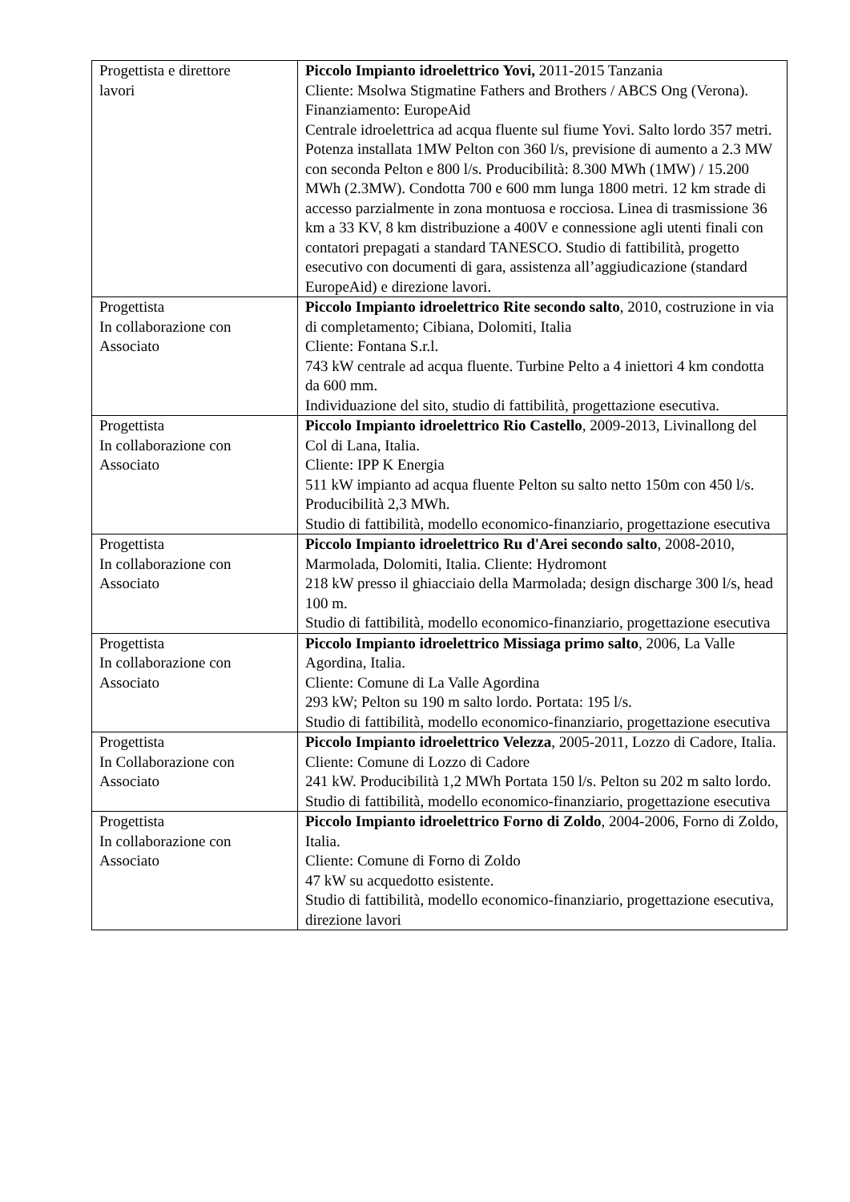| Progettista e direttore lavori | Piccolo Impianto idroelettrico Yovi, 2011-2015 Tanzania Cliente: Msolwa Stigmatine Fathers and Brothers / ABCS Ong (Verona). Finanziamento: EuropeAid Centrale idroelettrica ad acqua fluente sul fiume Yovi. Salto lordo 357 metri. Potenza installata 1MW Pelton con 360 l/s, previsione di aumento a 2.3 MW con seconda Pelton e 800 l/s. Producibilità: 8.300 MWh (1MW) / 15.200 MWh (2.3MW). Condotta 700 e 600 mm lunga 1800 metri. 12 km strade di accesso parzialmente in zona montuosa e rocciosa. Linea di trasmissione 36 km a 33 KV, 8 km distribuzione a 400V e connessione agli utenti finali con contatori prepagati a standard TANESCO. Studio di fattibilità, progetto esecutivo con documenti di gara, assistenza all’aggiudicazione (standard EuropeAid) e direzione lavori. |
| Progettista In collaborazione con Associato | Piccolo Impianto idroelettrico Rite secondo salto , 2010, costruzione in via di completamento; Cibiana, Dolomiti, Italia Cliente: Fontana S.r.l. 743 kW centrale ad acqua fluente. Turbine Pelto a 4 iniettori 4 km condotta da 600 mm. Individuazione del sito, studio di fattibilità, progettazione esecutiva. |
| Progettista In collaborazione con Associato | Piccolo Impianto idroelettrico Rio Castello , 2009-2013, Livinallong del Col di Lana, Italia. Cliente: IPP K Energia 511 kW impianto ad acqua fluente Pelton su salto netto 150m con 450 l/s. Producibilità 2,3 MWh. Studio di fattibilità, modello economico-finanziario, progettazione esecutiva |
| Progettista In collaborazione con Associato | Piccolo Impianto idroelettrico Ru d'Arei secondo salto , 2008-2010, Marmolada, Dolomiti, Italia. Cliente: Hydromont 218 kW presso il ghiacciaio della Marmolada; design discharge 300 l/s, head 100 m. Studio di fattibilità, modello economico-finanziario, progettazione esecutiva |
| Progettista In collaborazione con Associato | Piccolo Impianto idroelettrico Missiaga primo salto , 2006, La Valle Agordina, Italia. Cliente: Comune di La Valle Agordina 293 kW; Pelton su 190 m salto lordo. Portata: 195 l/s. Studio di fattibilità, modello economico-finanziario, progettazione esecutiva |
| Progettista In Collaborazione con Associato | Piccolo Impianto idroelettrico Velezza , 2005-2011, Lozzo di Cadore, Italia. Cliente: Comune di Lozzo di Cadore 241 kW. Producibilità 1,2 MWh Portata 150 l/s. Pelton su 202 m salto lordo. Studio di fattibilità, modello economico-finanziario, progettazione esecutiva |
| Progettista In collaborazione con Associato | Piccolo Impianto idroelettrico Forno di Zoldo , 2004-2006, Forno di Zoldo, Italia. Cliente: Comune di Forno di Zoldo 47 kW su acquedotto esistente. Studio di fattibilità, modello economico-finanziario, progettazione esecutiva, direzione lavori |